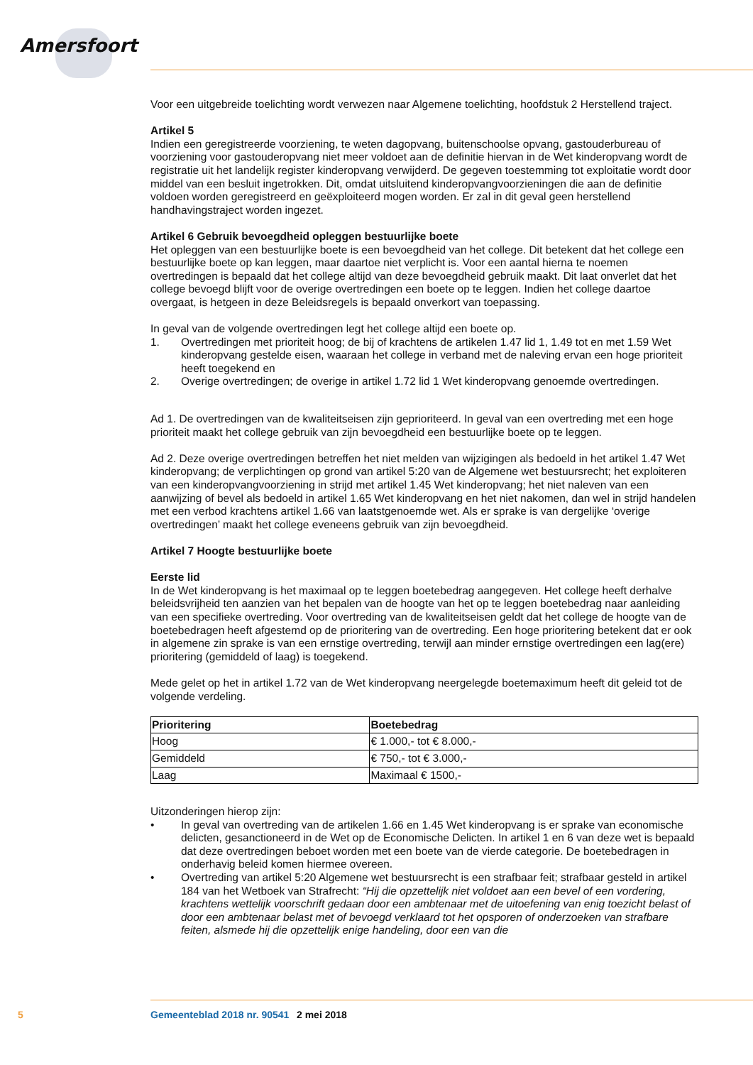Amersfoort
Voor een uitgebreide toelichting wordt verwezen naar Algemene toelichting, hoofdstuk 2 Herstellend traject.
Artikel 5
Indien een geregistreerde voorziening, te weten dagopvang, buitenschoolse opvang, gastouderbureau of voorziening voor gastouderopvang niet meer voldoet aan de definitie hiervan in de Wet kinderopvang wordt de registratie uit het landelijk register kinderopvang verwijderd. De gegeven toestemming tot exploitatie wordt door middel van een besluit ingetrokken. Dit, omdat uitsluitend kinderopvangvoorzie­ningen die aan de definitie voldoen worden geregistreerd en geëxploiteerd mogen worden. Er zal in dit geval geen herstellend handhavingstraject worden ingezet.
Artikel 6 Gebruik bevoegdheid opleggen bestuurlijke boete
Het opleggen van een bestuurlijke boete is een bevoegdheid van het college. Dit betekent dat het col­lege een bestuurlijke boete op kan leggen, maar daartoe niet verplicht is. Voor een aantal hierna te noemen overtredingen is bepaald dat het college altijd van deze bevoegdheid gebruik maakt. Dit laat onverlet dat het college bevoegd blijft voor de overige overtredingen een boete op te leggen. Indien het college daartoe overgaat, is hetgeen in deze Beleidsregels is bepaald onverkort van toepassing.
In geval van de volgende overtredingen legt het college altijd een boete op.
1. Overtredingen met prioriteit hoog; de bij of krachtens de artikelen 1.47 lid 1, 1.49 tot en met 1.59 Wet kinderopvang gestelde eisen, waaraan het college in verband met de naleving ervan een hoge prioriteit heeft toegekend en
2. Overige overtredingen; de overige in artikel 1.72 lid 1 Wet kinderopvang genoemde overtredingen.
Ad 1. De overtredingen van de kwaliteitseisen zijn geprioriteerd. In geval van een overtreding met een hoge prioriteit maakt het college gebruik van zijn bevoegdheid een bestuurlijke boete op te leggen.
Ad 2. Deze overige overtredingen betreffen het niet melden van wijzigingen als bedoeld in het artikel 1.47 Wet kinderopvang; de verplichtingen op grond van artikel 5:20 van de Algemene wet bestuursrecht; het exploiteren van een kinderopvangvoorziening in strijd met artikel 1.45 Wet kinderopvang; het niet naleven van een aanwijzing of bevel als bedoeld in artikel 1.65 Wet kinderopvang en het niet nakomen, dan wel in strijd handelen met een verbod krachtens artikel 1.66 van laatstgenoemde wet. Als er sprake is van dergelijke ‘overige overtredingen’ maakt het college eveneens gebruik van zijn bevoegdheid.
Artikel 7 Hoogte bestuurlijke boete
Eerste lid
In de Wet kinderopvang is het maximaal op te leggen boetebedrag aangegeven. Het college heeft derhalve beleidsvrijheid ten aanzien van het bepalen van de hoogte van het op te leggen boetebedrag naar aanleiding van een specifieke overtreding. Voor overtreding van de kwaliteitseisen geldt dat het college de hoogte van de boetebedragen heeft afgestemd op de prioritering van de overtreding. Een hoge prioritering betekent dat er ook in algemene zin sprake is van een ernstige overtreding, terwijl aan minder ernstige overtredingen een lag(ere) prioritering (gemiddeld of laag) is toegekend.
Mede gelet op het in artikel 1.72 van de Wet kinderopvang neergelegde boetemaximum heeft dit geleid tot de volgende verdeling.
| Prioritering | Boetebedrag |
| --- | --- |
| Hoog | € 1.000,- tot € 8.000,- |
| Gemiddeld | € 750,- tot € 3.000,- |
| Laag | Maximaal € 1500,- |
Uitzonderingen hierop zijn:
• In geval van overtreding van de artikelen 1.66 en 1.45 Wet kinderopvang is er sprake van econo­mische delicten, gesanctioneerd in de Wet op de Economische Delicten. In artikel 1 en 6 van deze wet is bepaald dat deze overtredingen beboet worden met een boete van de vierde categorie. De boetebedragen in onderhavig beleid komen hiermee overeen.
• Overtreding van artikel 5:20 Algemene wet bestuursrecht is een strafbaar feit; strafbaar gesteld in artikel 184 van het Wetboek van Strafrecht: “Hij die opzettelijk niet voldoet aan een bevel of een vordering, krachtens wettelijk voorschrift gedaan door een ambtenaar met de uitoefening van enig toezicht belast of door een ambtenaar belast met of bevoegd verklaard tot het opsporen of onderzoeken van strafbare feiten, alsmede hij die opzettelijk enige handeling, door een van die
5 Gemeenteblad 2018 nr. 90541 2 mei 2018